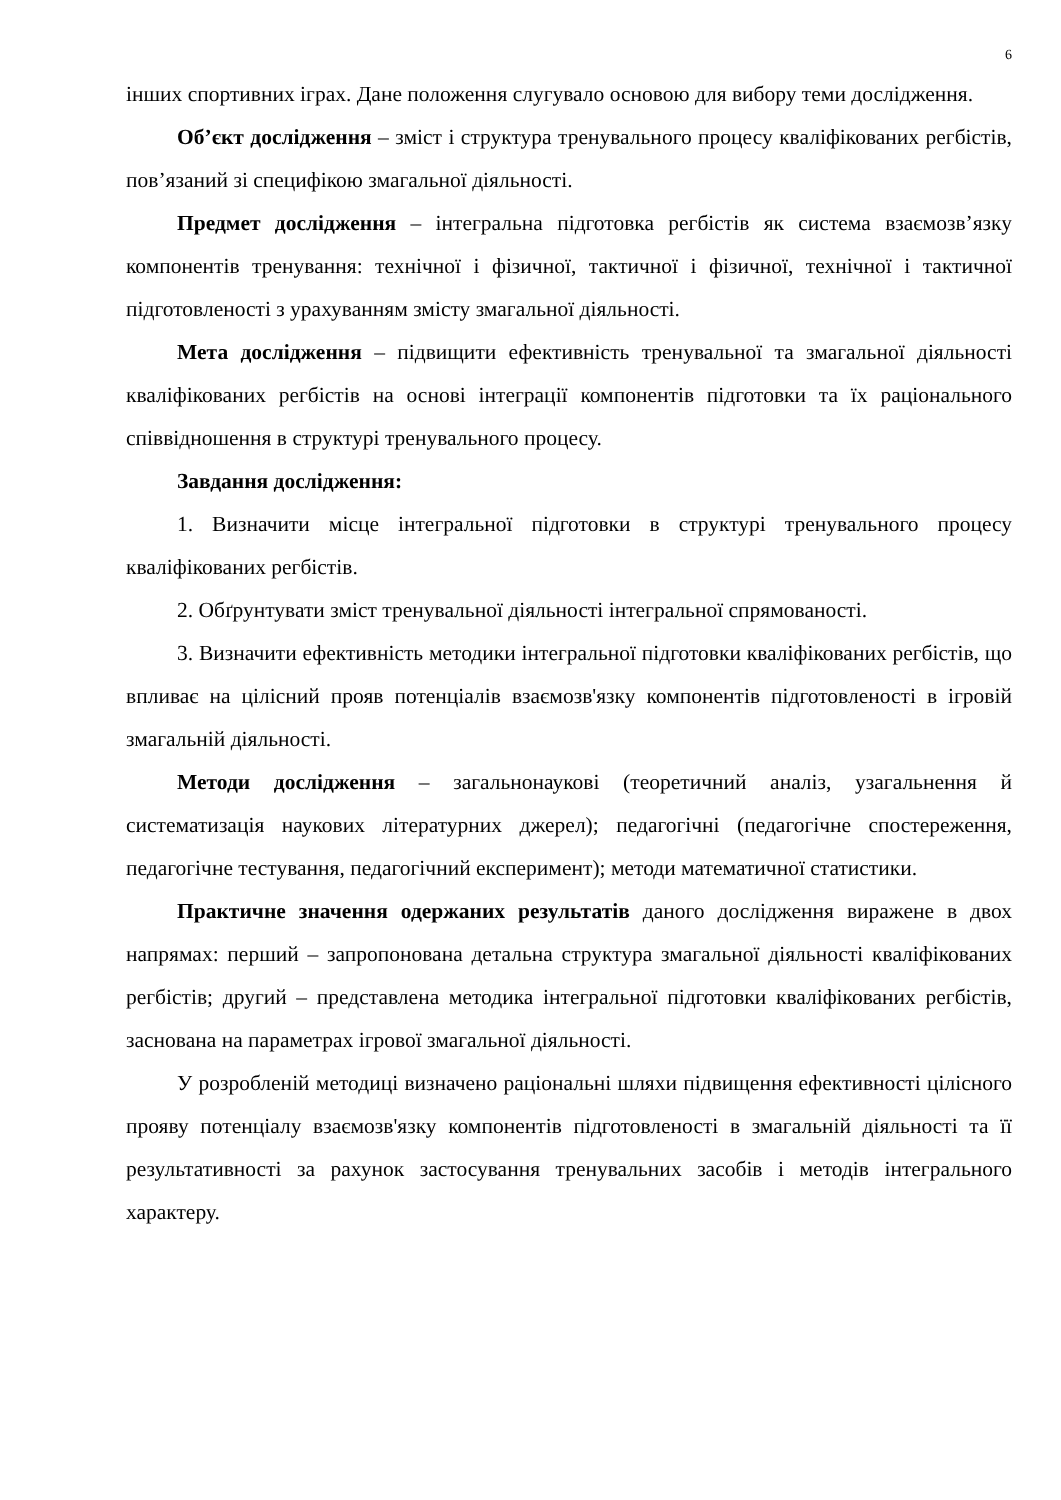6
інших спортивних іграх. Дане положення слугувало основою для вибору теми дослідження.
Об’єкт дослідження – зміст і структура тренувального процесу кваліфікованих регбістів, пов’язаний зі специфікою змагальної діяльності.
Предмет дослідження – інтегральна підготовка регбістів як система взаємозв’язку компонентів тренування: технічної і фізичної, тактичної і фізичної, технічної і тактичної підготовленості з урахуванням змісту змагальної діяльності.
Мета дослідження – підвищити ефективність тренувальної та змагальної діяльності кваліфікованих регбістів на основі інтеграції компонентів підготовки та їх раціонального співвідношення в структурі тренувального процесу.
Завдання дослідження:
1. Визначити місце інтегральної підготовки в структурі тренувального процесу кваліфікованих регбістів.
2. Обґрунтувати зміст тренувальної діяльності інтегральної спрямованості.
3. Визначити ефективність методики інтегральної підготовки кваліфікованих регбістів, що впливає на цілісний прояв потенціалів взаємозв'язку компонентів підготовленості в ігровій змагальній діяльності.
Методи дослідження – загальнонаукові (теоретичний аналіз, узагальнення й систематизація наукових літературних джерел); педагогічні (педагогічне спостереження, педагогічне тестування, педагогічний експеримент); методи математичної статистики.
Практичне значення одержаних результатів даного дослідження виражене в двох напрямах: перший – запропонована детальна структура змагальної діяльності кваліфікованих регбістів; другий – представлена методика інтегральної підготовки кваліфікованих регбістів, заснована на параметрах ігрової змагальної діяльності.
У розробленій методиці визначено раціональні шляхи підвищення ефективності цілісного прояву потенціалу взаємозв'язку компонентів підготовленості в змагальній діяльності та її результативності за рахунок застосування тренувальних засобів і методів інтегрального характеру.